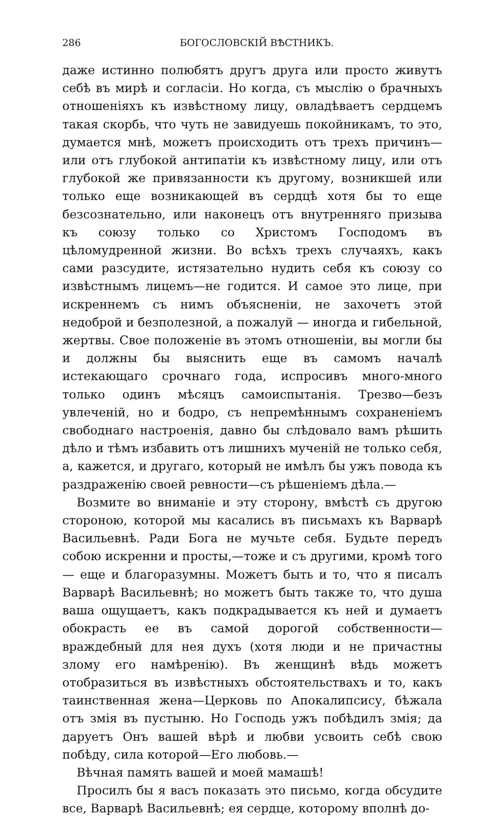286 БОГОСЛОВСКІЙ ВѢСТНИКЪ.
даже истинно полюбятъ другъ друга или просто живутъ себѣ въ мирѣ и согласіи. Но когда, съ мыслію о брачныхъ отношеніяхъ къ извѣстному лицу, овладѣваетъ сердцемъ такая скорбь, что чуть не завидуешь покойникамъ, то это, думается мнѣ, можетъ происходить отъ трехъ причинъ— или отъ глубокой антипатіи къ извѣстному лицу, или отъ глубокой же привязанности къ другому, возникшей или только еще возникающей въ сердцѣ хотя бы то еще безсознательно, или наконецъ отъ внутренняго призыва къ союзу только со Христомъ Господомъ въ цѣломудренной жизни. Во всѣхъ трехъ случаяхъ, какъ сами разсудите, истязательно нудить себя къ союзу со извѣстнымъ лицемъ—не годится. И самое это лице, при искреннемъ съ нимъ объясненіи, не захочетъ этой недоброй и безполезной, а пожалуй — иногда и гибельной, жертвы. Свое положеніе въ этомъ отношеніи, вы могли бы и должны бы выяснить еще въ самомъ началѣ истекающаго срочнаго года, испросивъ много-много только одинъ мѣсяцъ самоиспытанія. Трезво—безъ увлеченій, но и бодро, съ непремѣннымъ сохраненіемъ свободнаго настроенія, давно бы слѣдовало вамъ рѣшить дѣло и тѣмъ избавить отъ лишнихъ мученій не только себя, а, кажется, и другаго, который не имѣлъ бы ужъ повода къ раздраженію своей ревности—съ рѣшеніемъ дѣла.—
Возмите во вниманіе и эту сторону, вмѣстѣ съ другою стороною, которой мы касались въ письмахъ къ Варварѣ Васильевнѣ. Ради Бога не мучьте себя. Будьте передъ собою искренни и просты,—тоже и съ другими, кромѣ того— еще и благоразумны. Можетъ быть и то, что я писалъ Варварѣ Васильевнѣ; но можетъ быть также то, что душа ваша ощущаетъ, какъ подкрадывается къ ней и думаетъ обокрасть ее въ самой дорогой собственности—враждебный для нея духъ (хотя люди и не причастны злому его намѣренію). Въ женщинѣ вѣдь можетъ отобразиться въ извѣстныхъ обстоятельствахъ и то, какъ таинственная жена—Церковь по Апокалипсису, бѣжала отъ змія въ пустыню. Но Господь ужъ побѣдилъ змія; да даруетъ Онъ вашей вѣрѣ и любви усвоить себѣ свою побѣду, сила которой—Его любовь.—
Вѣчная память вашей и моей мамашѣ!
Просилъ бы я васъ показать это письмо, когда обсудите все, Варварѣ Васильевнѣ; ея сердце, которому вполнѣ до-